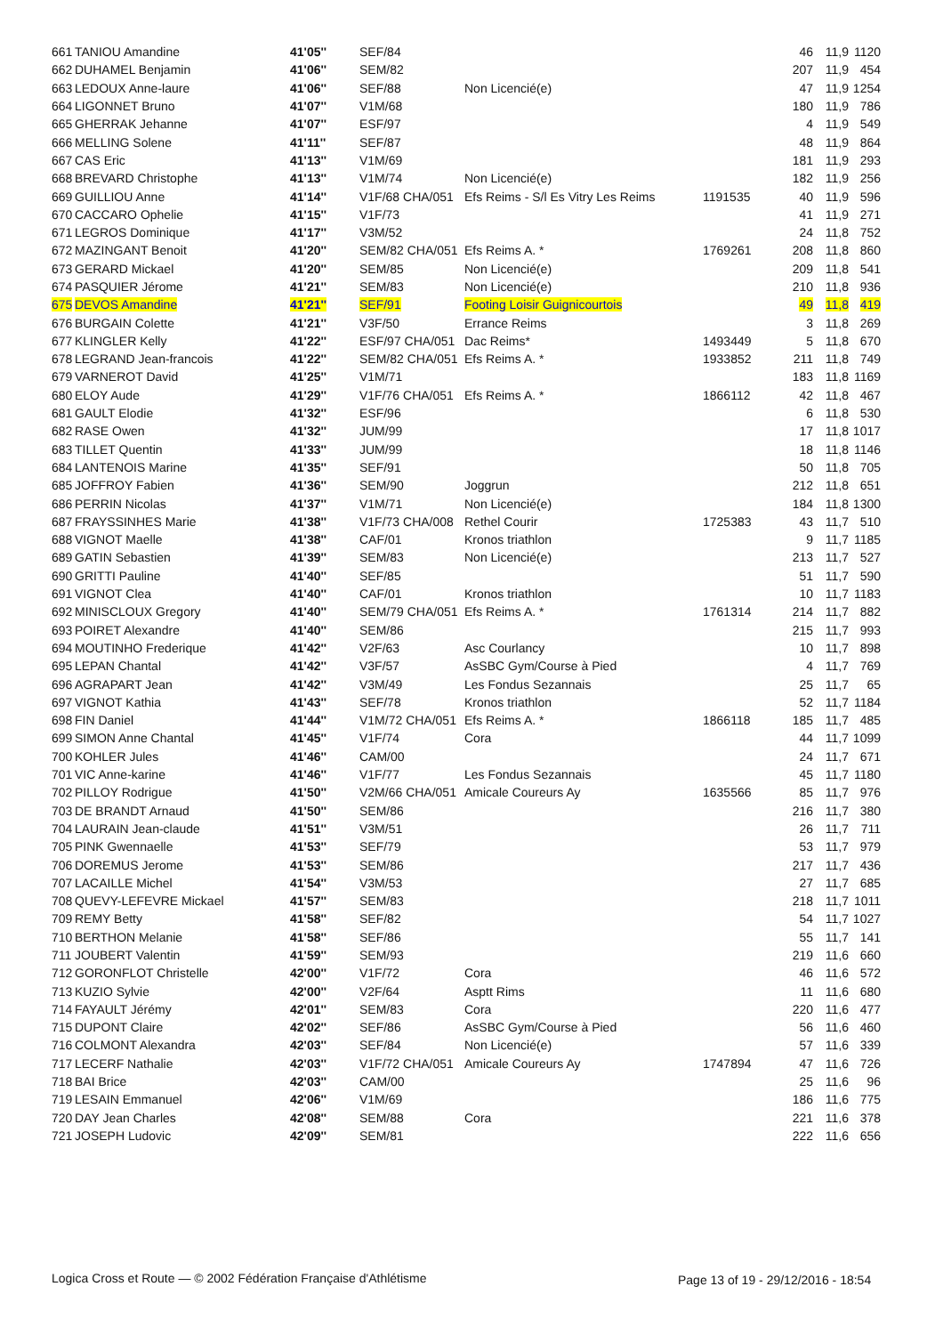| 661 | TANIOU Amandine | 41'05'' | SEF/84 | | | 46 | 11,9 | 1120 |
| 662 | DUHAMEL Benjamin | 41'06'' | SEM/82 | | | 207 | 11,9 | 454 |
| 663 | LEDOUX Anne-laure | 41'06'' | SEF/88 | Non Licencié(e) | | 47 | 11,9 | 1254 |
| 664 | LIGONNET Bruno | 41'07'' | V1M/68 | | | 180 | 11,9 | 786 |
| 665 | GHERRAK Jehanne | 41'07'' | ESF/97 | | | 4 | 11,9 | 549 |
| 666 | MELLING Solene | 41'11'' | SEF/87 | | | 48 | 11,9 | 864 |
| 667 | CAS Eric | 41'13'' | V1M/69 | | | 181 | 11,9 | 293 |
| 668 | BREVARD Christophe | 41'13'' | V1M/74 | Non Licencié(e) | | 182 | 11,9 | 256 |
| 669 | GUILLIOU Anne | 41'14'' | V1F/68 CHA/051 | Efs Reims - S/l Es Vitry Les Reims | 1191535 | 40 | 11,9 | 596 |
| 670 | CACCARO Ophelie | 41'15'' | V1F/73 | | | 41 | 11,9 | 271 |
| 671 | LEGROS Dominique | 41'17'' | V3M/52 | | | 24 | 11,8 | 752 |
| 672 | MAZINGANT Benoit | 41'20'' | SEM/82 CHA/051 | Efs Reims A. * | 1769261 | 208 | 11,8 | 860 |
| 673 | GERARD Mickael | 41'20'' | SEM/85 | Non Licencié(e) | | 209 | 11,8 | 541 |
| 674 | PASQUIER Jérome | 41'21'' | SEM/83 | Non Licencié(e) | | 210 | 11,8 | 936 |
| 675 | DEVOS Amandine | 41'21'' | SEF/91 | Footing Loisir Guignicourtois | | 49 | 11,8 | 419 |
| 676 | BURGAIN Colette | 41'21'' | V3F/50 | Errance Reims | | 3 | 11,8 | 269 |
| 677 | KLINGLER Kelly | 41'22'' | ESF/97 CHA/051 | Dac Reims* | 1493449 | 5 | 11,8 | 670 |
| 678 | LEGRAND Jean-francois | 41'22'' | SEM/82 CHA/051 | Efs Reims A. * | 1933852 | 211 | 11,8 | 749 |
| 679 | VARNEROT David | 41'25'' | V1M/71 | | | 183 | 11,8 | 1169 |
| 680 | ELOY Aude | 41'29'' | V1F/76 CHA/051 | Efs Reims A. * | 1866112 | 42 | 11,8 | 467 |
| 681 | GAULT Elodie | 41'32'' | ESF/96 | | | 6 | 11,8 | 530 |
| 682 | RASE Owen | 41'32'' | JUM/99 | | | 17 | 11,8 | 1017 |
| 683 | TILLET Quentin | 41'33'' | JUM/99 | | | 18 | 11,8 | 1146 |
| 684 | LANTENOIS Marine | 41'35'' | SEF/91 | | | 50 | 11,8 | 705 |
| 685 | JOFFROY Fabien | 41'36'' | SEM/90 | Joggrun | | 212 | 11,8 | 651 |
| 686 | PERRIN Nicolas | 41'37'' | V1M/71 | Non Licencié(e) | | 184 | 11,8 | 1300 |
| 687 | FRAYSSINHES Marie | 41'38'' | V1F/73 CHA/008 | Rethel Courir | 1725383 | 43 | 11,7 | 510 |
| 688 | VIGNOT Maelle | 41'38'' | CAF/01 | Kronos triathlon | | 9 | 11,7 | 1185 |
| 689 | GATIN Sebastien | 41'39'' | SEM/83 | Non Licencié(e) | | 213 | 11,7 | 527 |
| 690 | GRITTI Pauline | 41'40'' | SEF/85 | | | 51 | 11,7 | 590 |
| 691 | VIGNOT Clea | 41'40'' | CAF/01 | Kronos triathlon | | 10 | 11,7 | 1183 |
| 692 | MINISCLOUX Gregory | 41'40'' | SEM/79 CHA/051 | Efs Reims A. * | 1761314 | 214 | 11,7 | 882 |
| 693 | POIRET Alexandre | 41'40'' | SEM/86 | | | 215 | 11,7 | 993 |
| 694 | MOUTINHO Frederique | 41'42'' | V2F/63 | Asc Courlancy | | 10 | 11,7 | 898 |
| 695 | LEPAN Chantal | 41'42'' | V3F/57 | AsSBC Gym/Course à Pied | | 4 | 11,7 | 769 |
| 696 | AGRAPART Jean | 41'42'' | V3M/49 | Les Fondus Sezannais | | 25 | 11,7 | 65 |
| 697 | VIGNOT Kathia | 41'43'' | SEF/78 | Kronos triathlon | | 52 | 11,7 | 1184 |
| 698 | FIN Daniel | 41'44'' | V1M/72 CHA/051 | Efs Reims A. * | 1866118 | 185 | 11,7 | 485 |
| 699 | SIMON Anne Chantal | 41'45'' | V1F/74 | Cora | | 44 | 11,7 | 1099 |
| 700 | KOHLER Jules | 41'46'' | CAM/00 | | | 24 | 11,7 | 671 |
| 701 | VIC Anne-karine | 41'46'' | V1F/77 | Les Fondus Sezannais | | 45 | 11,7 | 1180 |
| 702 | PILLOY Rodrigue | 41'50'' | V2M/66 CHA/051 | Amicale Coureurs Ay | 1635566 | 85 | 11,7 | 976 |
| 703 | DE BRANDT Arnaud | 41'50'' | SEM/86 | | | 216 | 11,7 | 380 |
| 704 | LAURAIN Jean-claude | 41'51'' | V3M/51 | | | 26 | 11,7 | 711 |
| 705 | PINK Gwennaelle | 41'53'' | SEF/79 | | | 53 | 11,7 | 979 |
| 706 | DOREMUS Jerome | 41'53'' | SEM/86 | | | 217 | 11,7 | 436 |
| 707 | LACAILLE Michel | 41'54'' | V3M/53 | | | 27 | 11,7 | 685 |
| 708 | QUEVY-LEFEVRE Mickael | 41'57'' | SEM/83 | | | 218 | 11,7 | 1011 |
| 709 | REMY Betty | 41'58'' | SEF/82 | | | 54 | 11,7 | 1027 |
| 710 | BERTHON Melanie | 41'58'' | SEF/86 | | | 55 | 11,7 | 141 |
| 711 | JOUBERT Valentin | 41'59'' | SEM/93 | | | 219 | 11,6 | 660 |
| 712 | GORONFLOT Christelle | 42'00'' | V1F/72 | Cora | | 46 | 11,6 | 572 |
| 713 | KUZIO Sylvie | 42'00'' | V2F/64 | Asptt Rims | | 11 | 11,6 | 680 |
| 714 | FAYAULT Jérémy | 42'01'' | SEM/83 | Cora | | 220 | 11,6 | 477 |
| 715 | DUPONT Claire | 42'02'' | SEF/86 | AsSBC Gym/Course à Pied | | 56 | 11,6 | 460 |
| 716 | COLMONT Alexandra | 42'03'' | SEF/84 | Non Licencié(e) | | 57 | 11,6 | 339 |
| 717 | LECERF Nathalie | 42'03'' | V1F/72 CHA/051 | Amicale Coureurs Ay | 1747894 | 47 | 11,6 | 726 |
| 718 | BAI Brice | 42'03'' | CAM/00 | | | 25 | 11,6 | 96 |
| 719 | LESAIN Emmanuel | 42'06'' | V1M/69 | | | 186 | 11,6 | 775 |
| 720 | DAY Jean Charles | 42'08'' | SEM/88 | Cora | | 221 | 11,6 | 378 |
| 721 | JOSEPH Ludovic | 42'09'' | SEM/81 | | | 222 | 11,6 | 656 |
Logica Cross et Route — © 2002 Fédération Française d'Athlétisme
Page 13 of 19 - 29/12/2016 - 18:54